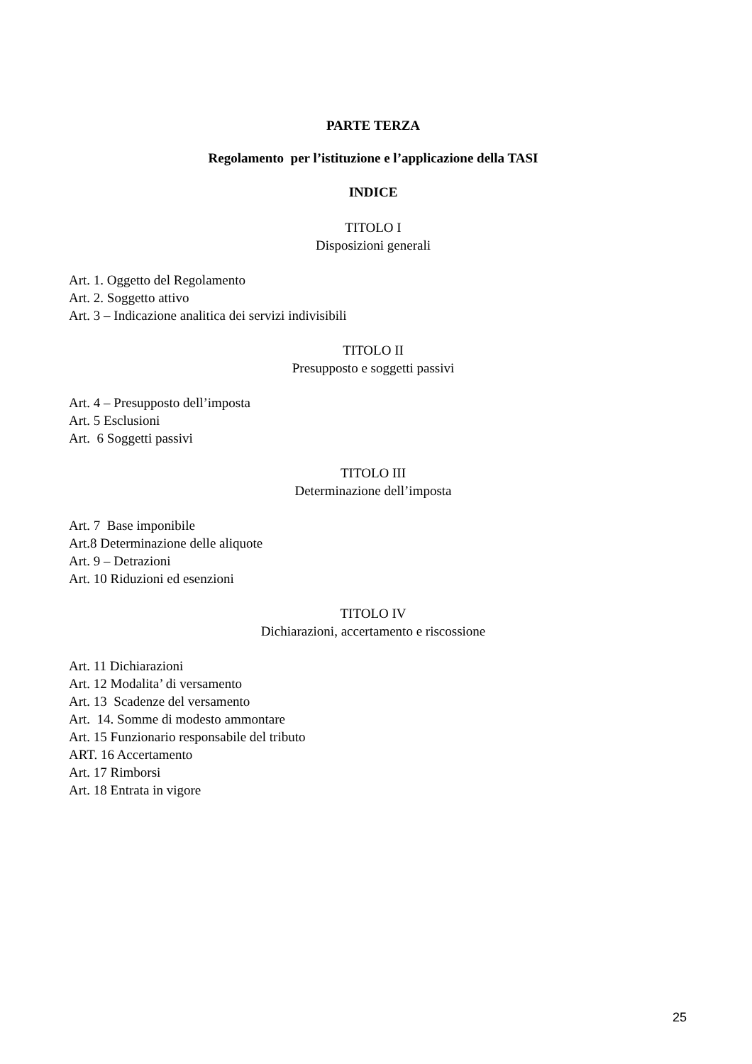PARTE TERZA
Regolamento per l’istituzione e l’applicazione della TASI
INDICE
TITOLO I
Disposizioni generali
Art. 1. Oggetto del Regolamento
Art. 2. Soggetto attivo
Art. 3 – Indicazione analitica dei servizi indivisibili
TITOLO II
Presupposto e soggetti passivi
Art. 4 – Presupposto dell’imposta
Art. 5 Esclusioni
Art. 6 Soggetti passivi
TITOLO III
Determinazione dell’imposta
Art. 7 Base imponibile
Art.8 Determinazione delle aliquote
Art. 9 – Detrazioni
Art. 10 Riduzioni ed esenzioni
TITOLO IV
Dichiarazioni, accertamento e riscossione
Art. 11 Dichiarazioni
Art. 12 Modalita’ di versamento
Art. 13 Scadenze del versamento
Art. 14. Somme di modesto ammontare
Art. 15 Funzionario responsabile del tributo
ART. 16 Accertamento
Art. 17 Rimborsi
Art. 18 Entrata in vigore
25